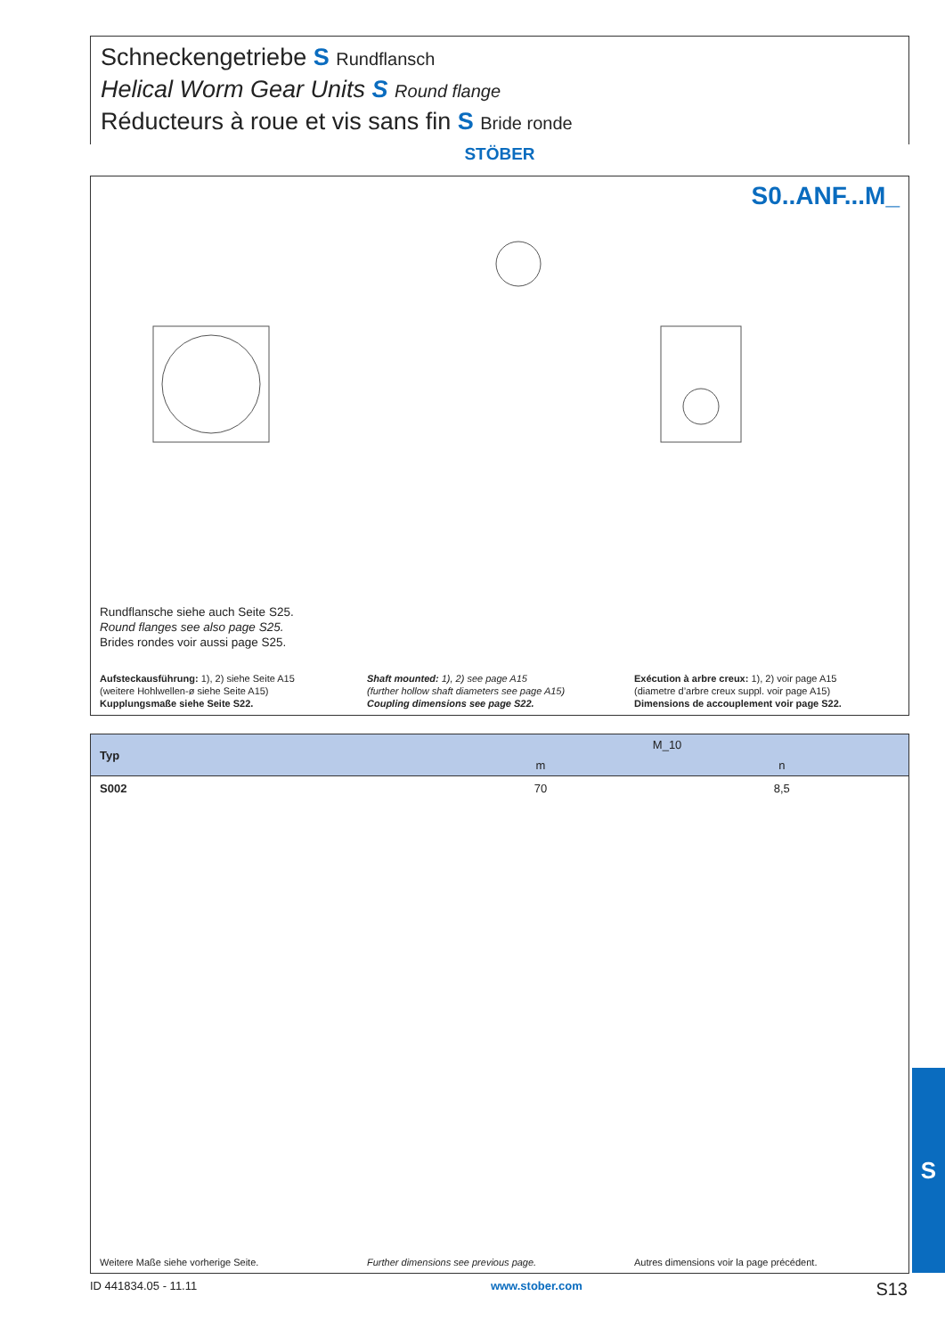Schneckengetriebe S Rundflansch
Helical Worm Gear Units S Round flange
Réducteurs à roue et vis sans fin S Bride ronde
STÖBER
S0..ANF...M_
Rundflansche siehe auch Seite S25.
Round flanges see also page S25.
Brides rondes voir aussi page S25.
Aufsteckausführung: 1), 2) siehe Seite A15
(weitere Hohlwellen-ø siehe Seite A15)
Kupplungsmaße siehe Seite S22.
Shaft mounted: 1), 2) see page A15
(further hollow shaft diameters see page A15)
Coupling dimensions see page S22.
Exécution à arbre creux: 1), 2) voir page A15
(diametre d’arbre creux suppl. voir page A15)
Dimensions de accouplement voir page S22.
| Typ | M_10 | |
| --- | --- | --- |
| | m | n |
| S002 | 70 | 8,5 |
Weitere Maße siehe vorherige Seite.
Further dimensions see previous page.
Autres dimensions voir la page précédent.
S
ID 441834.05 - 11.11 www.stober.com S13